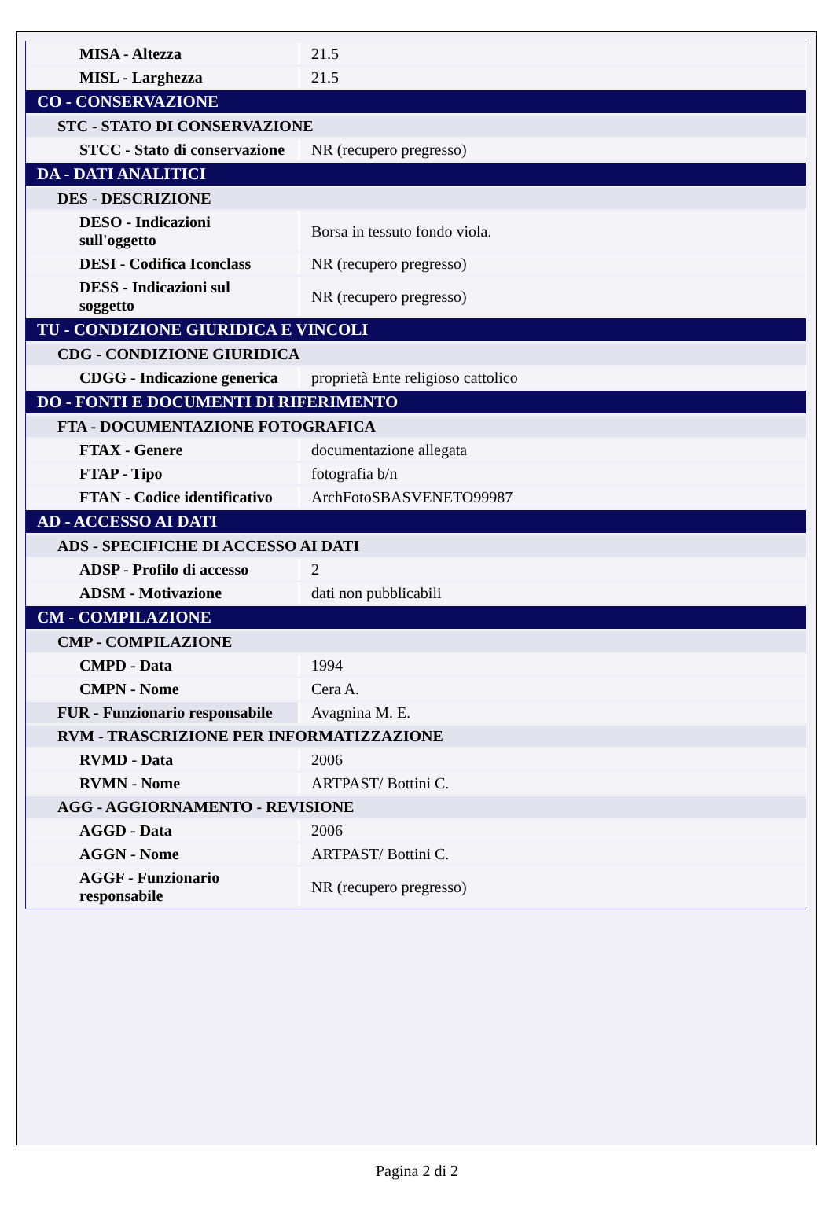| MISA - Altezza | 21.5 |
| MISL - Larghezza | 21.5 |
| CO - CONSERVAZIONE | |
| STC - STATO DI CONSERVAZIONE | |
| STCC - Stato di conservazione | NR (recupero pregresso) |
| DA - DATI ANALITICI | |
| DES - DESCRIZIONE | |
| DESO - Indicazioni sull'oggetto | Borsa in tessuto fondo viola. |
| DESI - Codifica Iconclass | NR (recupero pregresso) |
| DESS - Indicazioni sul soggetto | NR (recupero pregresso) |
| TU - CONDIZIONE GIURIDICA E VINCOLI | |
| CDG - CONDIZIONE GIURIDICA | |
| CDGG - Indicazione generica | proprietà Ente religioso cattolico |
| DO - FONTI E DOCUMENTI DI RIFERIMENTO | |
| FTA - DOCUMENTAZIONE FOTOGRAFICA | |
| FTAX - Genere | documentazione allegata |
| FTAP - Tipo | fotografia b/n |
| FTAN - Codice identificativo | ArchFotoSBASVENETO99987 |
| AD - ACCESSO AI DATI | |
| ADS - SPECIFICHE DI ACCESSO AI DATI | |
| ADSP - Profilo di accesso | 2 |
| ADSM - Motivazione | dati non pubblicabili |
| CM - COMPILAZIONE | |
| CMP - COMPILAZIONE | |
| CMPD - Data | 1994 |
| CMPN - Nome | Cera A. |
| FUR - Funzionario responsabile | Avagnina M. E. |
| RVM - TRASCRIZIONE PER INFORMATIZZAZIONE | |
| RVMD - Data | 2006 |
| RVMN - Nome | ARTPAST/ Bottini C. |
| AGG - AGGIORNAMENTO - REVISIONE | |
| AGGD - Data | 2006 |
| AGGN - Nome | ARTPAST/ Bottini C. |
| AGGF - Funzionario responsabile | NR (recupero pregresso) |
Pagina 2 di 2